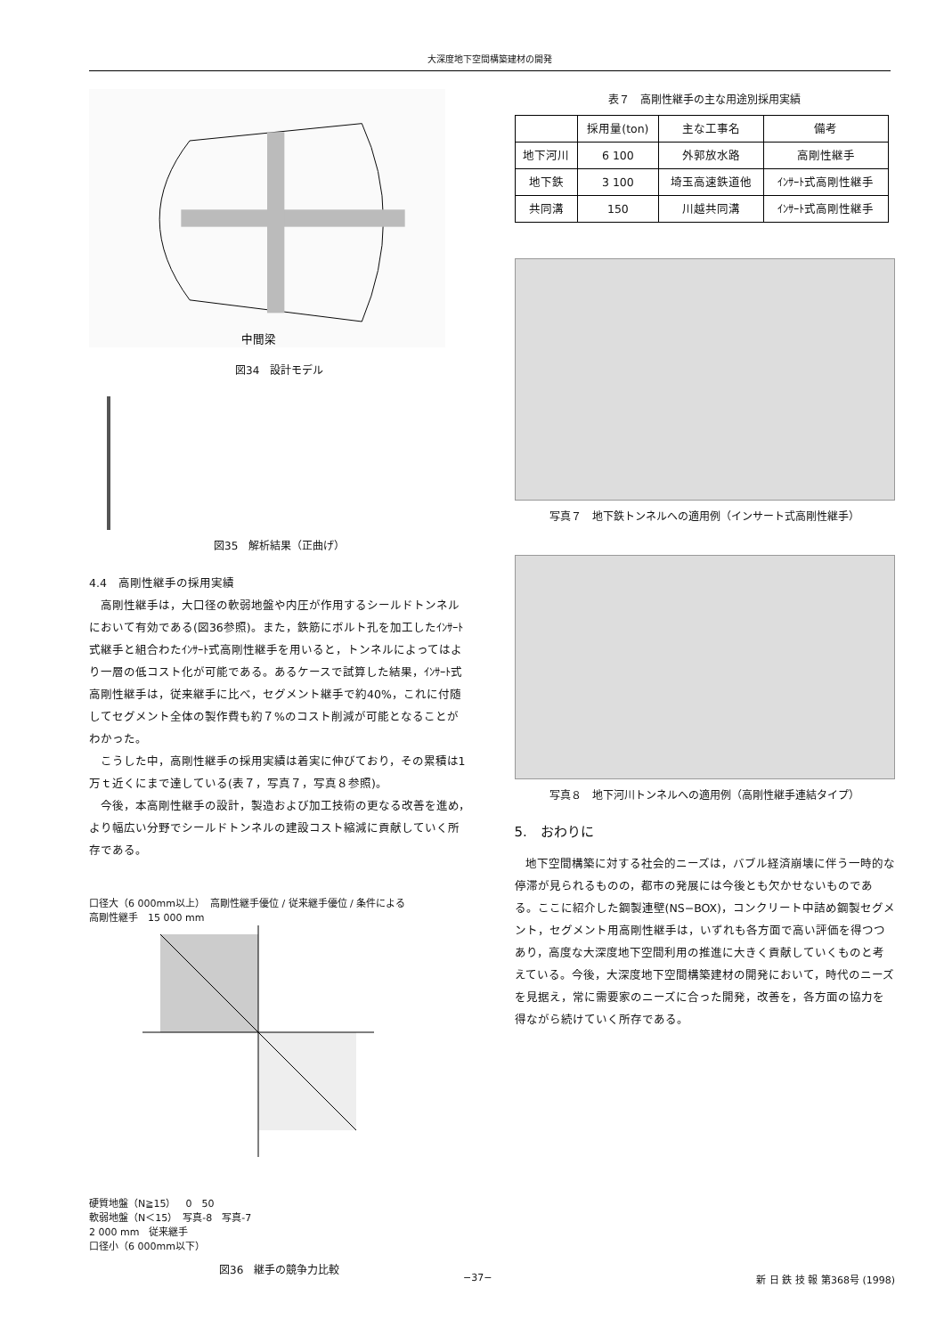大深度地下空間構築建材の開発
中間梁
図34　設計モデル
図35　解析結果（正曲げ）
4.4　高剛性継手の採用実績
高剛性継手は，大口径の軟弱地盤や内圧が作用するシールドトンネルにおいて有効である(図36参照)。また，鉄筋にボルト孔を加工したｲﾝｻｰﾄ式継手と組合わたｲﾝｻｰﾄ式高剛性継手を用いると，トンネルによってはより一層の低コスト化が可能である。あるケースで試算した結果，ｲﾝｻｰﾄ式高剛性継手は，従来継手に比べ，セグメント継手で約40%，これに付随してセグメント全体の製作費も約７%のコスト削減が可能となることがわかった。
こうした中，高剛性継手の採用実績は着実に伸びており，その累積は1万ｔ近くにまで達している(表７，写真７，写真８参照)。
今後，本高剛性継手の設計，製造および加工技術の更なる改善を進め，より幅広い分野でシールドトンネルの建設コスト縮減に貢献していく所存である。
口径大（6 000mm以上）　高剛性継手優位 / 従来継手優位 / 条件による
高剛性継手　15 000 mm
硬質地盤（N≧15）　0　50
軟弱地盤（N＜15）　写真-8　写真-7
2 000 mm　従来継手
口径小（6 000mm以下）
図36　継手の競争力比較
表７　高剛性継手の主な用途別採用実績
| | 採用量(ton) | 主な工事名 | 備考 |
| --- | --- | --- | --- |
| 地下河川 | 6 100 | 外郭放水路 | 高剛性継手 |
| 地下鉄 | 3 100 | 埼玉高速鉄道他 | ｲﾝｻｰﾄ式高剛性継手 |
| 共同溝 | 150 | 川越共同溝 | ｲﾝｻｰﾄ式高剛性継手 |
写真７　地下鉄トンネルへの適用例（インサート式高剛性継手）
写真８　地下河川トンネルへの適用例（高剛性継手連結タイプ）
5.　おわりに
地下空間構築に対する社会的ニーズは，バブル経済崩壊に伴う一時的な停滞が見られるものの，都市の発展には今後とも欠かせないものである。ここに紹介した鋼製連壁(NS−BOX)，コンクリート中詰め鋼製セグメント，セグメント用高剛性継手は，いずれも各方面で高い評価を得つつあり，高度な大深度地下空間利用の推進に大きく貢献していくものと考えている。今後，大深度地下空間構築建材の開発において，時代のニーズを見据え，常に需要家のニーズに合った開発，改善を，各方面の協力を得ながら続けていく所存である。
−37− 新 日 鉄 技 報 第368号 (1998)